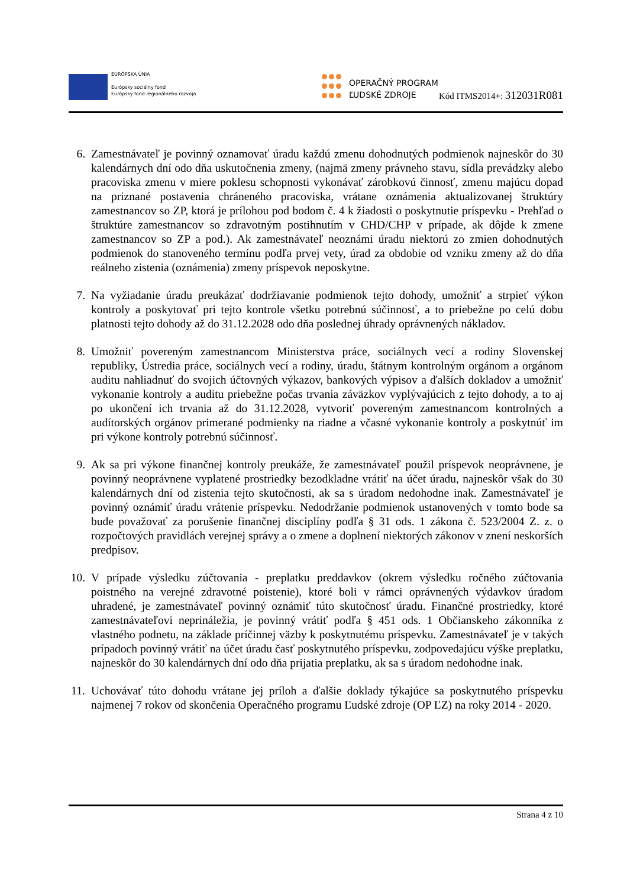EURÓPSKA ÚNIA
Európsky sociálny fond
Európsky fond regionálneho rozvoja
OPERAČNÝ PROGRAM
ĽUDSKÉ ZDROJE
Kód ITMS2014+: 312031R081
6. Zamestnávateľ je povinný oznamovať úradu každú zmenu dohodnutých podmienok najneskôr do 30 kalendárnych dní odo dňa uskutočnenia zmeny, (najmä zmeny právneho stavu, sídla prevádzky alebo pracoviska zmenu v miere poklesu schopnosti vykonávať zárobkovú činnosť, zmenu majúcu dopad na priznané postavenia chráneného pracoviska, vrátane oznámenia aktualizovanej štruktúry zamestnancov so ZP, ktorá je prílohou pod bodom č. 4 k žiadosti o poskytnutie príspevku - Prehľad o štruktúre zamestnancov so zdravotným postihnutím v CHD/CHP v prípade, ak dôjde k zmene zamestnancov so ZP a pod.). Ak zamestnávateľ neoznámi úradu niektorú zo zmien dohodnutých podmienok do stanoveného termínu podľa prvej vety, úrad za obdobie od vzniku zmeny až do dňa reálneho zistenia (oznámenia) zmeny príspevok neposkytne.
7. Na vyžiadanie úradu preukázať dodržiavanie podmienok tejto dohody, umožniť a strpieť výkon kontroly a poskytovať pri tejto kontrole všetku potrebnú súčinnosť, a to priebežne po celú dobu platnosti tejto dohody až do 31.12.2028 odo dňa poslednej úhrady oprávnených nákladov.
8. Umožniť povereným zamestnancom Ministerstva práce, sociálnych vecí a rodiny Slovenskej republiky, Ústredia práce, sociálnych vecí a rodiny, úradu, štátnym kontrolným orgánom a orgánom auditu nahliadnuť do svojich účtovných výkazov, bankových výpisov a ďalších dokladov a umožniť vykonanie kontroly a auditu priebežne počas trvania záväzkov vyplývajúcich z tejto dohody, a to aj po ukončení ich trvania až do 31.12.2028, vytvoriť povereným zamestnancom kontrolných a audítorských orgánov primerané podmienky na riadne a včasné vykonanie kontroly a poskytnúť im pri výkone kontroly potrebnú súčinnosť.
9. Ak sa pri výkone finančnej kontroly preukáže, že zamestnávateľ použil príspevok neoprávnene, je povinný neoprávnene vyplatené prostriedky bezodkladne vrátiť na účet úradu, najneskôr však do 30 kalendárnych dní od zistenia tejto skutočnosti, ak sa s úradom nedohodne inak. Zamestnávateľ je povinný oznámiť úradu vrátenie príspevku. Nedodržanie podmienok ustanovených v tomto bode sa bude považovať za porušenie finančnej disciplíny podľa § 31 ods. 1 zákona č. 523/2004 Z. z. o rozpočtových pravidlách verejnej správy a o zmene a doplnení niektorých zákonov v znení neskorších predpisov.
10. V prípade výsledku zúčtovania - preplatku preddavkov (okrem výsledku ročného zúčtovania poistného na verejné zdravotné poistenie), ktoré boli v rámci oprávnených výdavkov úradom uhradené, je zamestnávateľ povinný oznámiť túto skutočnosť úradu. Finančné prostriedky, ktoré zamestnávateľovi neprináležia, je povinný vrátiť podľa § 451 ods. 1 Občianskeho zákonníka z vlastného podnetu, na základe príčinnej väzby k poskytnutému príspevku. Zamestnávateľ je v takých prípadoch povinný vrátiť na účet úradu časť poskytnutého príspevku, zodpovedajúcu výške preplatku, najneskôr do 30 kalendárnych dní odo dňa prijatia preplatku, ak sa s úradom nedohodne inak.
11. Uchovávať túto dohodu vrátane jej príloh a ďalšie doklady týkajúce sa poskytnutého príspevku najmenej 7 rokov od skončenia Operačného programu Ľudské zdroje (OP ĽZ) na roky 2014 - 2020.
Strana 4 z 10